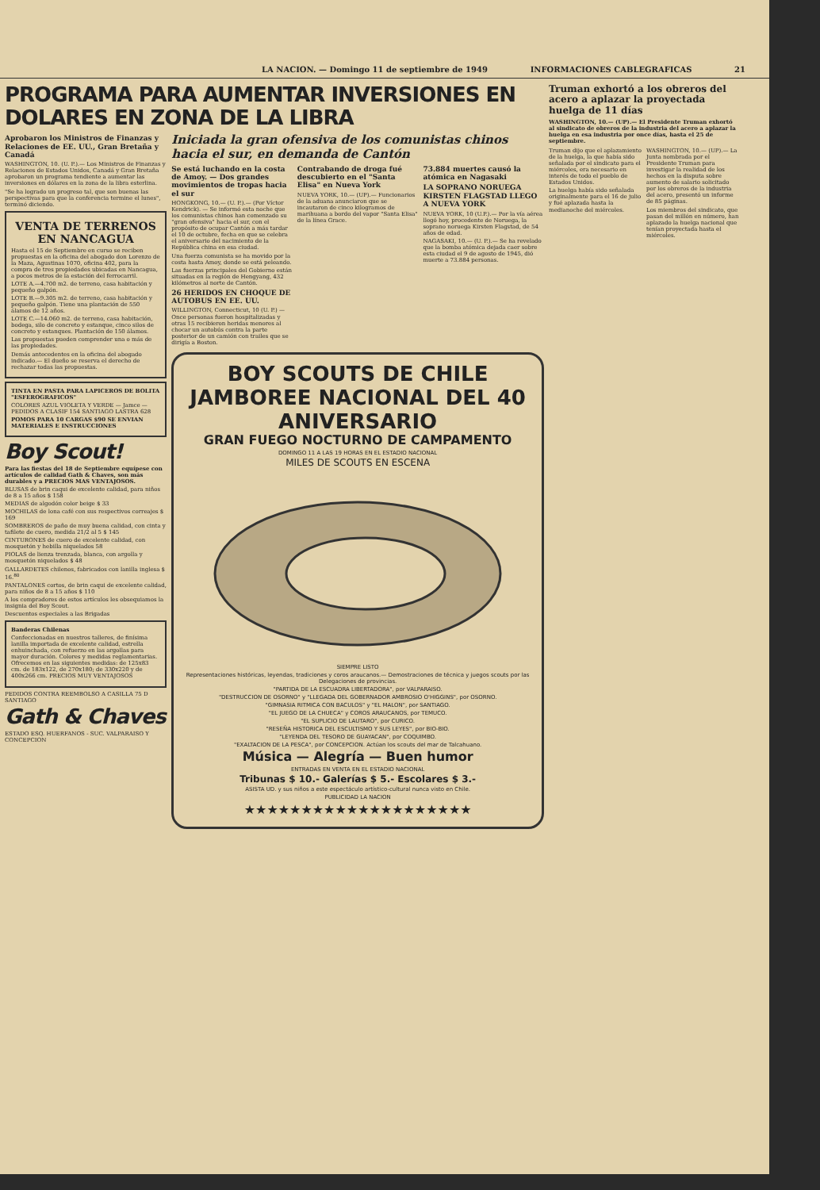LA NACION. — Domingo 11 de septiembre de 1949 INFORMACIONES CABLEGRAFICAS 21
PROGRAMA PARA AUMENTAR INVERSIONES EN DOLARES EN ZONA DE LA LIBRA
Aprobaron los Ministros de Finanzas y Relaciones de EE. UU., Gran Bretaña y Canadá
WASHINGTON, 10. (U. P.).— Los Ministros de Finanzas y Relaciones de Estados Unidos, Canadá y Gran Bretaña aprobaron un programa tendiente a aumentar las inversiones en dólares en la zona de la libra esterlina.
"Se ha logrado un progreso tal, que son buenas las perspectivas para que la conferencia termine el lunes", terminó diciendo.
VENTA DE TERRENOS EN NANCAGUA
Hasta el 15 de Septiembre en curso se reciben propuestas en la oficina del abogado don Lorenzo de la Maza, Agustinas 1070, oficina 402, para la compra de tres propiedades ubicadas en Nancagua, a pocos metros de la estación del ferrocarril.
LOTE A.—4.700 m2. de terreno, casa habitación y pequeño galpón.
LOTE B.—9.305 m2. de terreno, casa habitación y pequeño galpón. Tiene una plantación de 550 álamos de 12 años.
LOTE C.—14.060 m2. de terreno, casa habitación, bodega, silo de concreto y estanque, cinco silos de concreto y estanques. Plantación de 150 álamos.
Las propuestas pueden comprender una o más de las propiedades.
Demás antecedentes en la oficina del abogado indicado.— El dueño se reserva el derecho de rechazar todas las propuestas.
TINTA EN PASTA PARA LAPICEROS DE BOLITA "ESFEROGRAFICOS"
COLORES AZUL VIOLETA Y VERDE — Jamce — PEDIDOS A CLASIF 154 SANTIAGO LASTRA 628
POMOS PARA 10 CARGAS $90 SE ENVIAN MATERIALES E INSTRUCCIONES
Boy Scout!
Para las fiestas del 18 de Septiembre equípese con artículos de calidad Gath & Chaves, son más durables y a PRECIOS MAS VENTAJOSOS.
BLUSAS de brin caqui de excelente calidad, para niños de 8 a 15 años $ 158
MEDIAS de algodón color beige $ 33
MOCHILAS de lona café con sus respectivos correajes $ 169
SOMBREROS de paño de muy buena calidad, con cinta y tafilete de cuero, medida 21/2 al 5 $ 145
CINTURONES de cuero de excelente calidad, con mosquetón y hebilla niquelados 58
PIOLAS de lienza trenzada, blanca, con argolla y mosquetón niquelados $ 48
GALLARDETES chilenos, fabricados con lanilla inglesa $ 16.<sup>80</sup>
PANTALONES cortos, de brin caqui de excelente calidad, para niños de 8 a 15 años $ 110
A los compradores de estos artículos les obsequiamos la insignia del Boy Scout.
Descuentos especiales a las Brigadas
Banderas Chilenas
Confeccionadas en nuestros talleres, de finísima lanilla importada de excelente calidad, estrella enhuinchada, con refuerzo en las argollas para mayor duración. Colores y medidas reglamentarias. Ofrecemos en las siguientes medidas: de 125x83 cm. de 183x122, de 270x180; de 330x220 y de 400x266 cm. PRECIOS MUY VENTAJOSOS
PEDIDOS CONTRA REEMBOLSO A CASILLA 75 D SANTIAGO
Gath & Chaves
ESTADO ESQ. HUERFANOS - SUC. VALPARAISO Y CONCEPCION
Iniciada la gran ofensiva de los comunistas chinos hacia el sur, en demanda de Cantón
Se está luchando en la costa de Amoy. — Dos grandes movimientos de tropas hacia el sur
HONGKONG, 10.— (U. P.).— (Por Víctor Kendrick). — Se informó esta noche que los comunistas chinos han comenzado su "gran ofensiva" hacia el sur, con el propósito de ocupar Cantón a más tardar el 10 de octubre, fecha en que se celebra el aniversario del nacimiento de la República china en esa ciudad.
Una fuerza comunista se ha movido por la costa hasta Amoy, donde se está peleando.
Las fuerzas principales del Gobierno están situadas en la región de Hengyang, 432 kilómetros al norte de Cantón.
26 HERIDOS EN CHOQUE DE AUTOBUS EN EE. UU.
WILLINGTON, Connecticut, 10 (U. P.) — Once personas fueron hospitalizadas y otras 15 recibieron heridas menores al chocar un autobús contra la parte posterior de un camión con trailes que se dirigía a Boston.
Contrabando de droga fué descubierto en el "Santa Elisa" en Nueva York
NUEVA YORK, 10.— (UP).— Funcionarios de la aduana anunciaron que se incautaron de cinco kilogramos de marihuana a bordo del vapor "Santa Elisa" de la línea Grace.
73.884 muertes causó la atómica en Nagasaki
LA SOPRANO NORUEGA KIRSTEN FLAGSTAD LLEGO A NUEVA YORK
NUEVA YORK, 10 (U.P.).— Por la vía aérea llegó hoy, procedente de Noruega, la soprano noruega Kirsten Flagstad, de 54 años de edad.
NAGASAKI, 10.— (U. P.).— Se ha revelado que la bomba atómica dejada caer sobre esta ciudad el 9 de agosto de 1945, dió muerte a 73.884 personas.
BOY SCOUTS DE CHILE
JAMBOREE NACIONAL DEL 40 ANIVERSARIO
GRAN FUEGO NOCTURNO DE CAMPAMENTO
DOMINGO 11 A LAS 19 HORAS EN EL ESTADIO NACIONAL
MILES DE SCOUTS EN ESCENA
SIEMPRE LISTO
Representaciones históricas, leyendas, tradiciones y coros araucanos.— Demostraciones de técnica y juegos scouts por las Delegaciones de provincias.
"PARTIDA DE LA ESCUADRA LIBERTADORA", por VALPARAISO.
"DESTRUCCION DE OSORNO" y "LLEGADA DEL GOBERNADOR AMBROSIO O'HIGGINS", por OSORNO.
"GIMNASIA RITMICA CON BACULOS" y "EL MALON", por SANTIAGO.
"EL JUEGO DE LA CHUECA" y COROS ARAUCANOS, por TEMUCO.
"EL SUPLICIO DE LAUTARO", por CURICO.
"RESEÑA HISTORICA DEL ESCULTISMO Y SUS LEYES", por BIO-BIO.
"LEYENDA DEL TESORO DE GUAYACAN", por COQUIMBO.
"EXALTACION DE LA PESCA", por CONCEPCION. Actúan los scouts del mar de Talcahuano.
Música — Alegría — Buen humor
ENTRADAS EN VENTA EN EL ESTADIO NACIONAL
Tribunas $ 10.- Galerías $ 5.- Escolares $ 3.-
ASISTA UD. y sus niños a este espectáculo artístico-cultural nunca visto en Chile.
PUBLICIDAD LA NACION
★★★★★★★★★★★★★★★★★★★★
Truman exhortó a los obreros del acero a aplazar la proyectada huelga de 11 días
WASHINGTON, 10.— (UP).— El Presidente Truman exhortó al sindicato de obreros de la industria del acero a aplazar la huelga en esa industria por once días, hasta el 25 de septiembre.
Truman dijo que el aplazamiento de la huelga, la que había sido señalada por el sindicato para el miércoles, era necesario en interés de todo el pueblo de Estados Unidos.
La huelga había sido señalada originalmente para el 16 de julio y fué aplazada hasta la medianoche del miércoles.
WASHINGTON, 10.— (UP).— La Junta nombrada por el Presidente Truman para investigar la realidad de los hechos en la disputa sobre aumento de salario solicitado por los obreros de la industria del acero, presentó un informe de 85 páginas.
Los miembros del sindicato, que pasan del millón en número, han aplazado la huelga nacional que tenían proyectada hasta el miércoles.